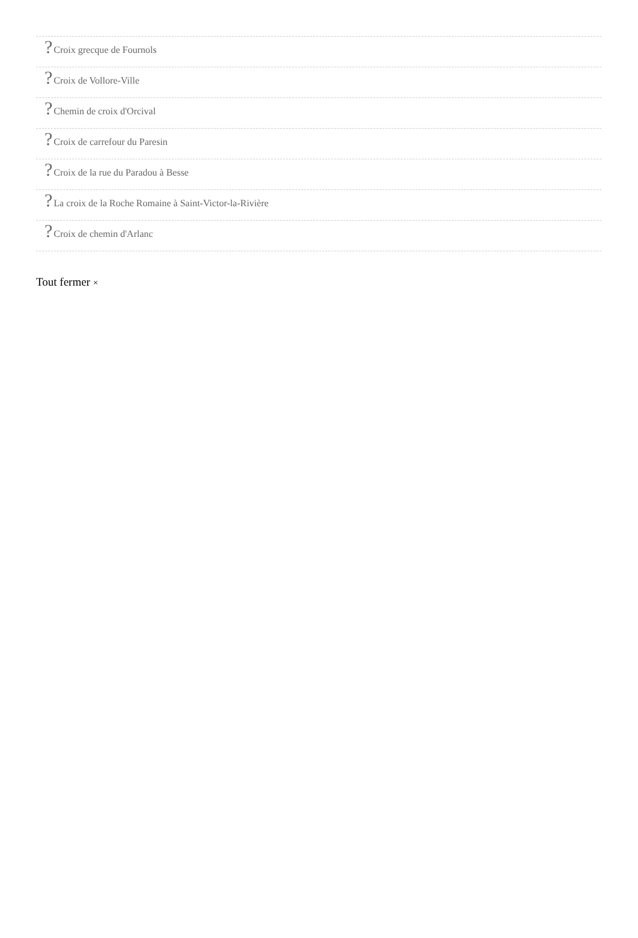?Croix grecque de Fournols
?Croix de Vollore-Ville
?Chemin de croix d'Orcival
?Croix de carrefour du Paresin
?Croix de la rue du Paradou à Besse
?La croix de la Roche Romaine à Saint-Victor-la-Rivière
?Croix de chemin d'Arlanc
Tout fermer ×